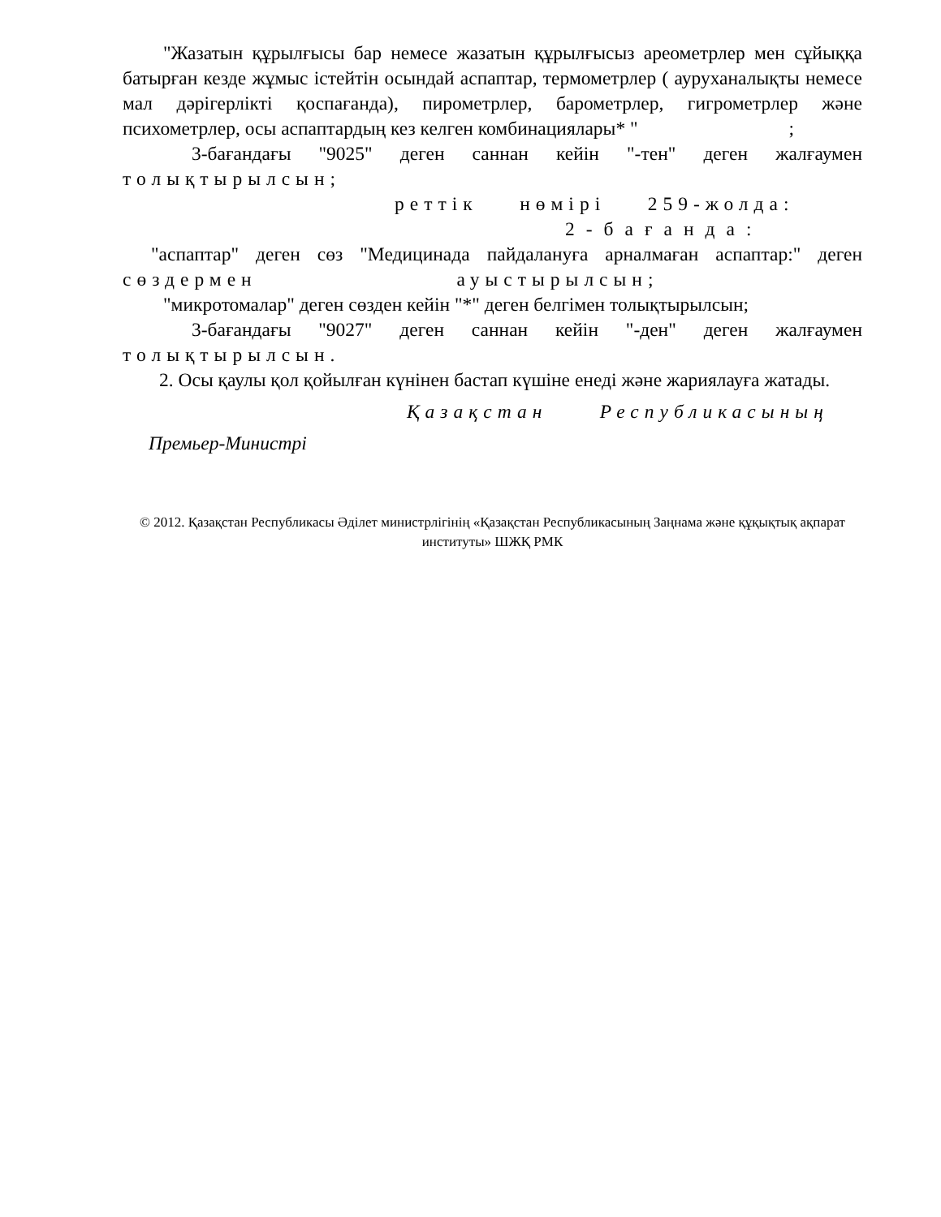"Жазатын құрылғысы бар немесе жазатын құрылғысыз ареометрлер мен сұйыққа батырған кезде жұмыс істейтін осындай аспаптар, термометрлер ( ауруханалықты немесе мал дәрігерлікті қоспағанда), пирометрлер, барометрлер, гигрометрлер және психометрлер, осы аспаптардың кез келген комбинациялары* " ;
3-бағандағы "9025" деген саннан кейін "-тен" деген жалғаумен толықтырылсын;
реттік нөмірі 259-жолда:
2-бағанда:
"аспаптар" деген сөз "Медицинада пайдалануға арналмаған аспаптар:" деген сөздермен ауыстырылсын;
"микротомалар" деген сөзден кейін "*" деген белгімен толықтырылсын;
3-бағандағы "9027" деген саннан кейін "-ден" деген жалғаумен толықтырылсын.
2. Осы қаулы қол қойылған күнінен бастап күшіне енеді және жариялауға жатады.
Қазақстан Республикасының
Премьер-Министрі
© 2012. Қазақстан Республикасы Әділет министрлігінің «Қазақстан Республикасының Заңнама және құқықтық ақпарат институты» ШЖҚ РМК